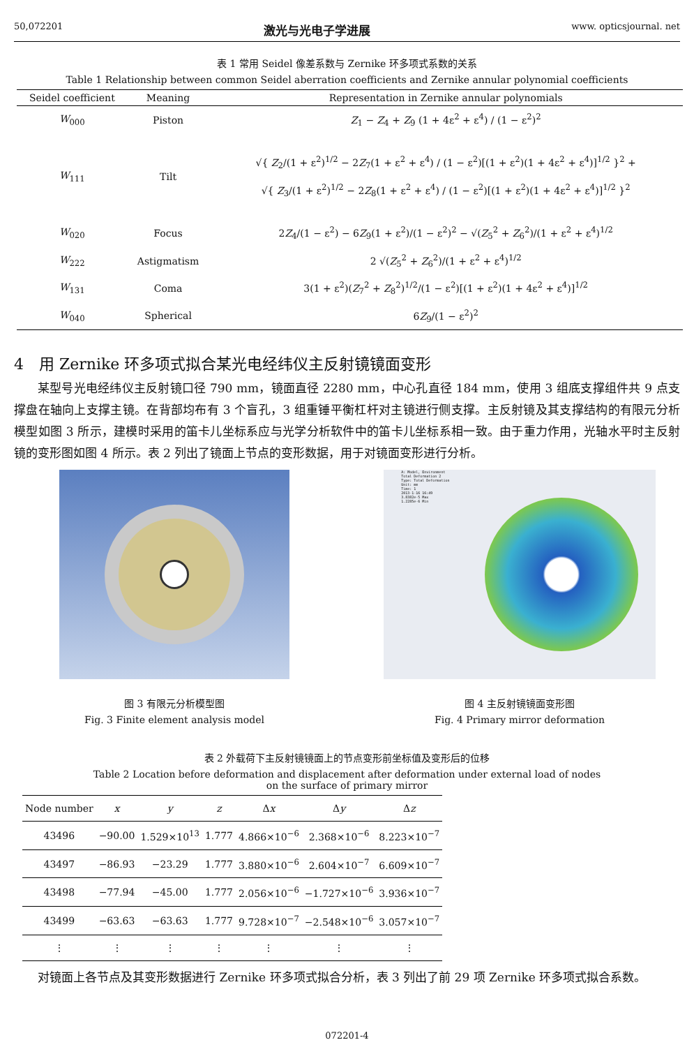50,072201 激光与光电子学进展 www. opticsjournal. net
表 1 常用 Seidel 像差系数与 Zernike 环多项式系数的关系
Table 1 Relationship between common Seidel aberration coefficients and Zernike annular polynomial coefficients
| Seidel coefficient | Meaning | Representation in Zernike annular polynomials |
| --- | --- | --- |
| W<sub>000</sub> | Piston | Z<sub>1</sub> − Z<sub>4</sub> + Z<sub>9</sub> (1 + 4ε<sup>2</sup> + ε<sup>4</sup>) / (1 − ε<sup>2</sup>)<sup>2</sup> |
| W<sub>111</sub> | Tilt | √{ Z<sub>2</sub>/(1 + ε<sup>2</sup>)<sup>1/2</sup> − 2 Z<sub>7</sub>(1 + ε<sup>2</sup> + ε<sup>4</sup>) / (1 − ε<sup>2</sup>)[(1 + ε<sup>2</sup>)(1 + 4ε<sup>2</sup> + ε<sup>4</sup>)]<sup>1/2</sup> }<sup>2</sup> + √{ Z<sub>3</sub>/(1 + ε<sup>2</sup>)<sup>1/2</sup> − 2 Z<sub>8</sub>(1 + ε<sup>2</sup> + ε<sup>4</sup>) / (1 − ε<sup>2</sup>)[(1 + ε<sup>2</sup>)(1 + 4ε<sup>2</sup> + ε<sup>4</sup>)]<sup>1/2</sup> }<sup>2</sup> |
| W<sub>020</sub> | Focus | 2 Z<sub>4</sub>/(1 − ε<sup>2</sup>) − 6 Z<sub>9</sub>(1 + ε<sup>2</sup>)/(1 − ε<sup>2</sup>)<sup>2</sup> − √( Z<sub>5</sub><sup>2</sup> + Z<sub>6</sub><sup>2</sup>)/(1 + ε<sup>2</sup> + ε<sup>4</sup>)<sup>1/2</sup> |
| W<sub>222</sub> | Astigmatism | 2 √( Z<sub>5</sub><sup>2</sup> + Z<sub>6</sub><sup>2</sup>)/(1 + ε<sup>2</sup> + ε<sup>4</sup>)<sup>1/2</sup> |
| W<sub>131</sub> | Coma | 3(1 + ε<sup>2</sup>)( Z<sub>7</sub><sup>2</sup> + Z<sub>8</sub><sup>2</sup>)<sup>1/2</sup>/(1 − ε<sup>2</sup>)[(1 + ε<sup>2</sup>)(1 + 4ε<sup>2</sup> + ε<sup>4</sup>)]<sup>1/2</sup> |
| W<sub>040</sub> | Spherical | 6 Z<sub>9</sub>/(1 − ε<sup>2</sup>)<sup>2</sup> |
4　用 Zernike 环多项式拟合某光电经纬仪主反射镜镜面变形
某型号光电经纬仪主反射镜口径 790 mm，镜面直径 2280 mm，中心孔直径 184 mm，使用 3 组底支撑组件共 9 点支撑盘在轴向上支撑主镜。在背部均布有 3 个盲孔，3 组重锤平衡杠杆对主镜进行侧支撑。主反射镜及其支撑结构的有限元分析模型如图 3 所示，建模时采用的笛卡儿坐标系应与光学分析软件中的笛卡儿坐标系相一致。由于重力作用，光轴水平时主反射镜的变形图如图 4 所示。表 2 列出了镜面上节点的变形数据，用于对镜面变形进行分析。
图 3 有限元分析模型图
Fig. 3 Finite element analysis model
A: Model, Environment
Total Deformation 2
Type: Total Deformation
Unit: mm
Time: 1
2013-1-16 16:49
3.8382e-5 Max
1.2285e-6 Min
图 4 主反射镜镜面变形图
Fig. 4 Primary mirror deformation
表 2 外载荷下主反射镜镜面上的节点变形前坐标值及变形后的位移
Table 2 Location before deformation and displacement after deformation under external load of nodes
on the surface of primary mirror
| Node number | x | y | z | Δ x | Δ y | Δ z |
| --- | --- | --- | --- | --- | --- | --- |
| 43496 | −90.00 | 1.529×10<sup>13</sup> | 1.777 | 4.866×10<sup>−6</sup> | 2.368×10<sup>−6</sup> | 8.223×10<sup>−7</sup> |
| 43497 | −86.93 | −23.29 | 1.777 | 3.880×10<sup>−6</sup> | 2.604×10<sup>−7</sup> | 6.609×10<sup>−7</sup> |
| 43498 | −77.94 | −45.00 | 1.777 | 2.056×10<sup>−6</sup> | −1.727×10<sup>−6</sup> | 3.936×10<sup>−7</sup> |
| 43499 | −63.63 | −63.63 | 1.777 | 9.728×10<sup>−7</sup> | −2.548×10<sup>−6</sup> | 3.057×10<sup>−7</sup> |
| ⋮ | ⋮ | ⋮ | ⋮ | ⋮ | ⋮ | ⋮ |
对镜面上各节点及其变形数据进行 Zernike 环多项式拟合分析，表 3 列出了前 29 项 Zernike 环多项式拟合系数。
072201-4